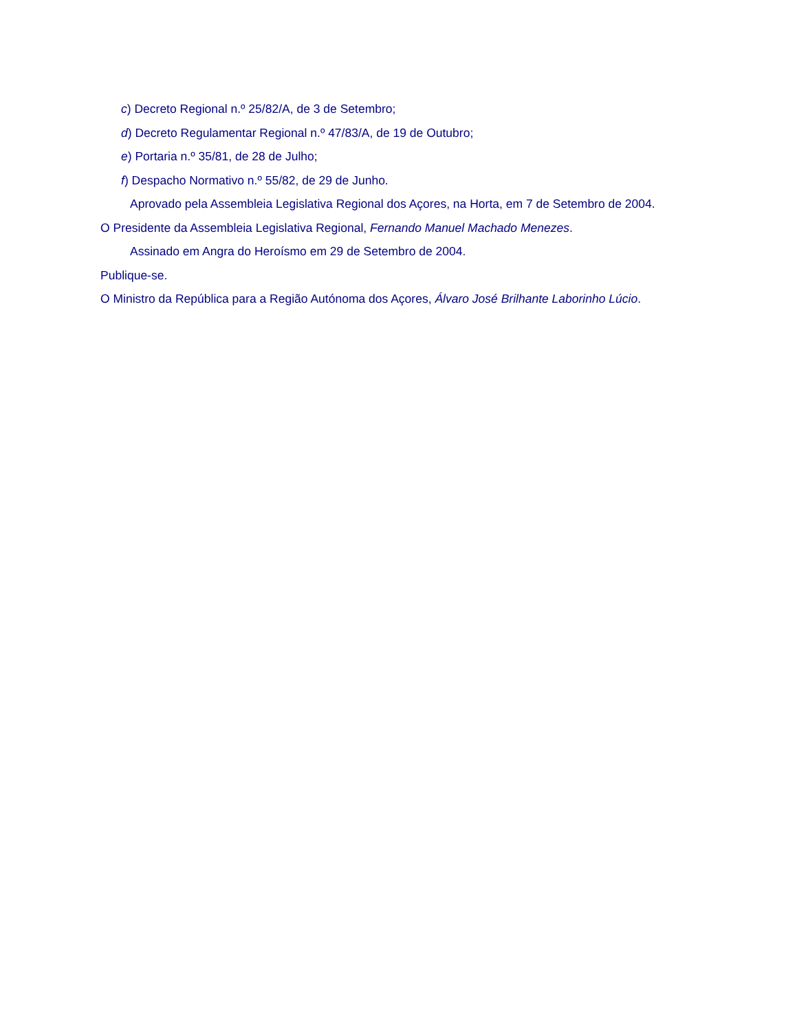c) Decreto Regional n.º 25/82/A, de 3 de Setembro;
d) Decreto Regulamentar Regional n.º 47/83/A, de 19 de Outubro;
e) Portaria n.º 35/81, de 28 de Julho;
f) Despacho Normativo n.º 55/82, de 29 de Junho.
Aprovado pela Assembleia Legislativa Regional dos Açores, na Horta, em 7 de Setembro de 2004.
O Presidente da Assembleia Legislativa Regional, Fernando Manuel Machado Menezes.
Assinado em Angra do Heroísmo em 29 de Setembro de 2004.
Publique-se.
O Ministro da República para a Região Autónoma dos Açores, Álvaro José Brilhante Laborinho Lúcio.